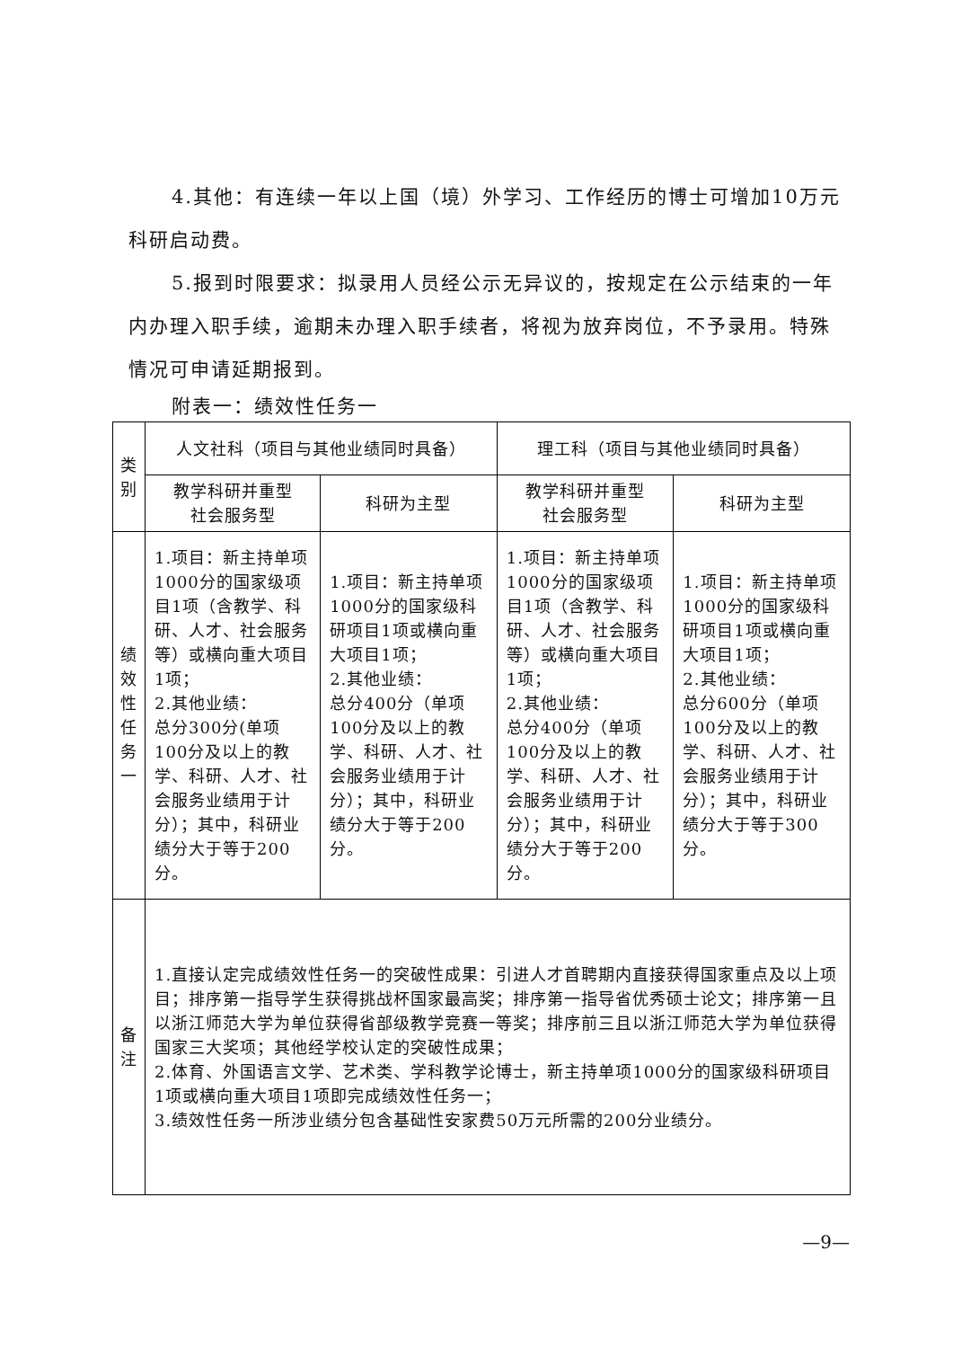4.其他：有连续一年以上国（境）外学习、工作经历的博士可增加10万元科研启动费。
5.报到时限要求：拟录用人员经公示无异议的，按规定在公示结束的一年内办理入职手续，逾期未办理入职手续者，将视为放弃岗位，不予录用。特殊情况可申请延期报到。
附表一：绩效性任务一
| 类别 | 人文社科（项目与其他业绩同时具备） | | 理工科（项目与其他业绩同时具备） | |
| | 教学科研并重型 社会服务型 | 科研为主型 | 教学科研并重型 社会服务型 | 科研为主型 |
| 绩效性任务一 | 1.项目：新主持单项1000分的国家级项目1项（含教学、科研、人才、社会服务等）或横向重大项目1项； 2.其他业绩： 总分300分(单项100分及以上的教学、科研、人才、社会服务业绩用于计分）；其中，科研业绩分大于等于200分。 | 1.项目：新主持单项1000分的国家级科研项目1项或横向重大项目1项； 2.其他业绩： 总分400分（单项100分及以上的教学、科研、人才、社会服务业绩用于计分）；其中，科研业绩分大于等于200分。 | 1.项目：新主持单项1000分的国家级项目1项（含教学、科研、人才、社会服务等）或横向重大项目1项； 2.其他业绩： 总分400分（单项100分及以上的教学、科研、人才、社会服务业绩用于计分）；其中，科研业绩分大于等于200分。 | 1.项目：新主持单项1000分的国家级科研项目1项或横向重大项目1项； 2.其他业绩： 总分600分（单项100分及以上的教学、科研、人才、社会服务业绩用于计分）；其中，科研业绩分大于等于300分。 |
| 备注 | 1.直接认定完成绩效性任务一的突破性成果：引进人才首聘期内直接获得国家重点及以上项目；排序第一指导学生获得挑战杯国家最高奖；排序第一指导省优秀硕士论文；排序第一且以浙江师范大学为单位获得省部级教学竞赛一等奖；排序前三且以浙江师范大学为单位获得国家三大奖项；其他经学校认定的突破性成果； 2.体育、外国语言文学、艺术类、学科教学论博士，新主持单项1000分的国家级科研项目1项或横向重大项目1项即完成绩效性任务一； 3.绩效性任务一所涉业绩分包含基础性安家费50万元所需的200分业绩分。 | | | |
—9—